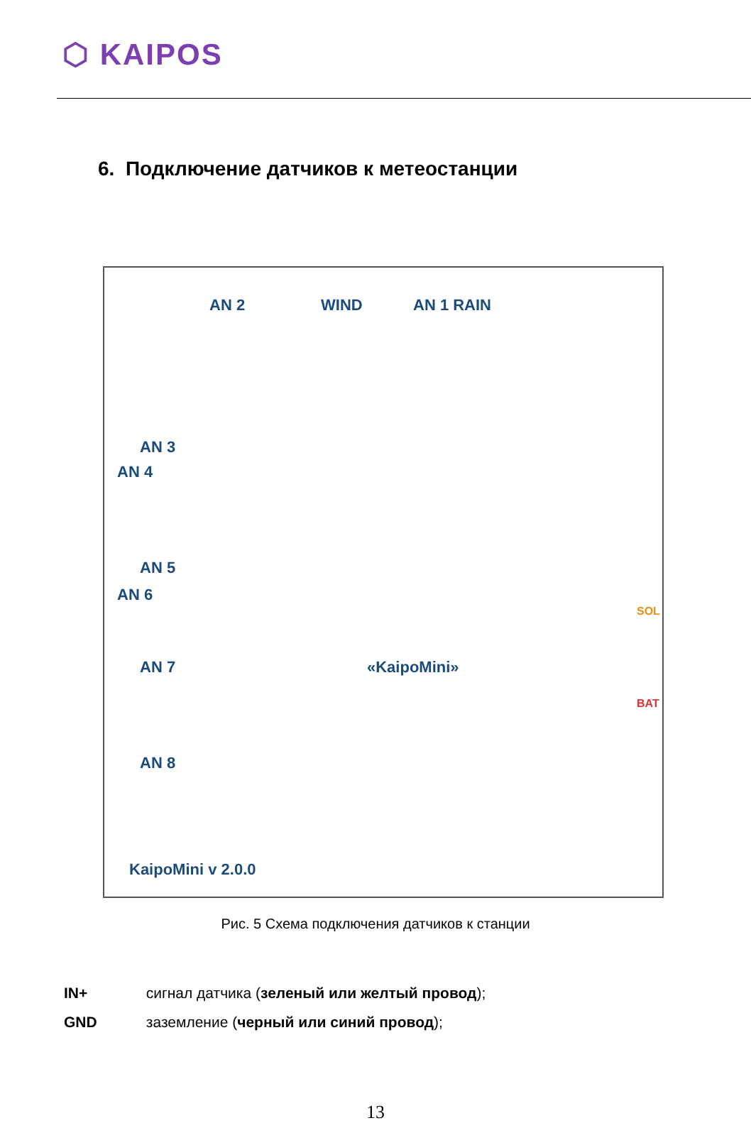⬡ KAIPOS
6. Подключение датчиков к метеостанции
AN 2 WIND AN 1 RAIN
AN 3
AN 4
AN 5
AN 6
AN 7
AN 8
«KaipoMini»
KaipoMini v 2.0.0
SOL
BAT
Рис. 5 Схема подключения датчиков к станции
IN+ сигнал датчика (зеленый или желтый провод);
GND заземление (черный или синий провод);
13